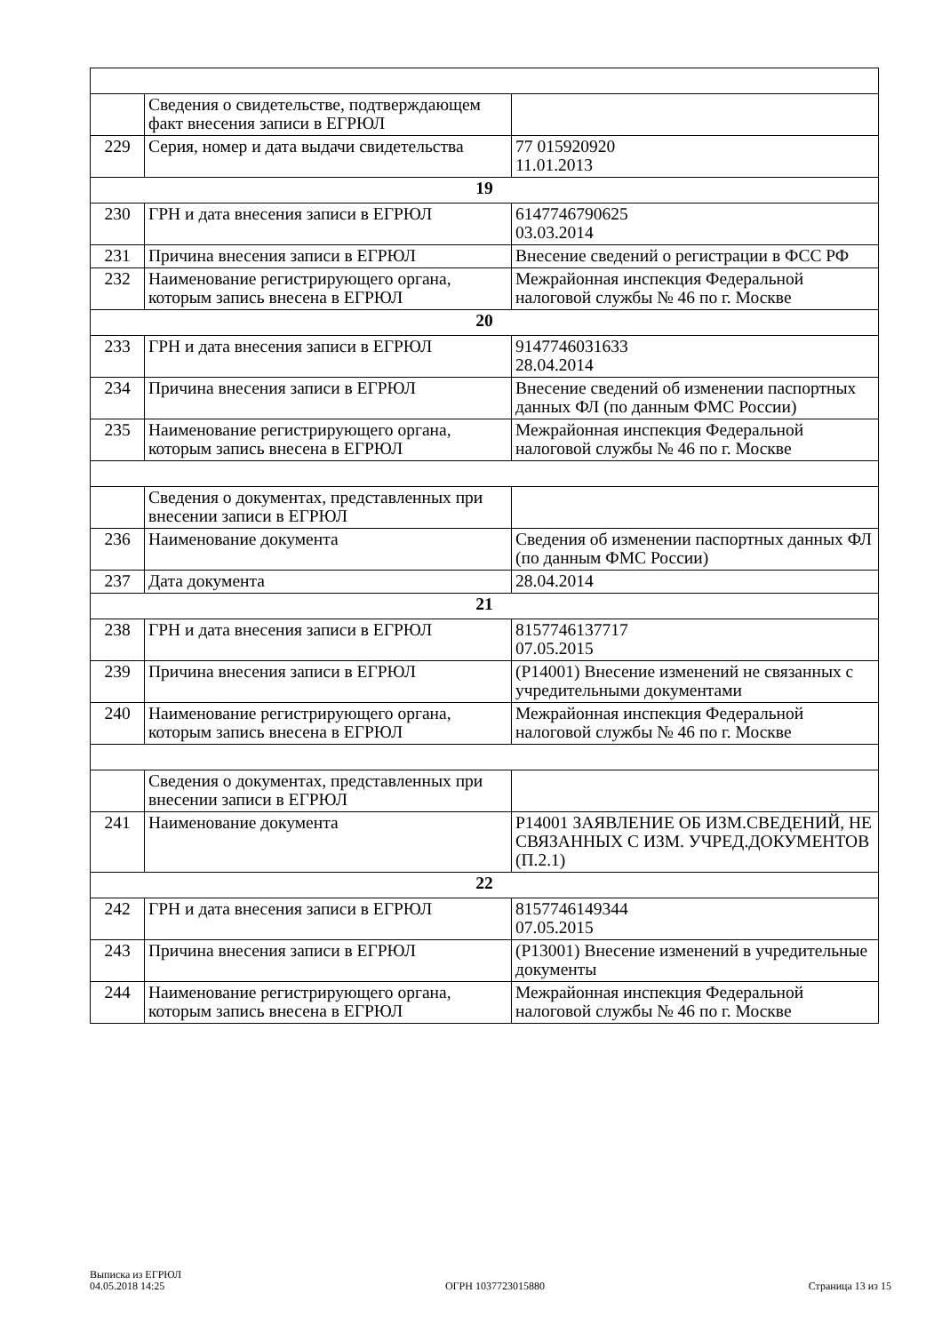| | Сведения о свидетельстве, подтверждающем факт внесения записи в ЕГРЮЛ | |
| 229 | Серия, номер и дата выдачи свидетельства | 77 015920920 11.01.2013 |
| 19 | | |
| 230 | ГРН и дата внесения записи в ЕГРЮЛ | 6147746790625 03.03.2014 |
| 231 | Причина внесения записи в ЕГРЮЛ | Внесение сведений о регистрации в ФСС РФ |
| 232 | Наименование регистрирующего органа, которым запись внесена в ЕГРЮЛ | Межрайонная инспекция Федеральной налоговой службы № 46 по г. Москве |
| 20 | | |
| 233 | ГРН и дата внесения записи в ЕГРЮЛ | 9147746031633 28.04.2014 |
| 234 | Причина внесения записи в ЕГРЮЛ | Внесение сведений об изменении паспортных данных ФЛ (по данным ФМС России) |
| 235 | Наименование регистрирующего органа, которым запись внесена в ЕГРЮЛ | Межрайонная инспекция Федеральной налоговой службы № 46 по г. Москве |
| | Сведения о документах, представленных при внесении записи в ЕГРЮЛ | |
| 236 | Наименование документа | Сведения об изменении паспортных данных ФЛ (по данным ФМС России) |
| 237 | Дата документа | 28.04.2014 |
| 21 | | |
| 238 | ГРН и дата внесения записи в ЕГРЮЛ | 8157746137717 07.05.2015 |
| 239 | Причина внесения записи в ЕГРЮЛ | (Р14001) Внесение изменений не связанных с учредительными документами |
| 240 | Наименование регистрирующего органа, которым запись внесена в ЕГРЮЛ | Межрайонная инспекция Федеральной налоговой службы № 46 по г. Москве |
| | Сведения о документах, представленных при внесении записи в ЕГРЮЛ | |
| 241 | Наименование документа | Р14001 ЗАЯВЛЕНИЕ ОБ ИЗМ.СВЕДЕНИЙ, НЕ СВЯЗАННЫХ С ИЗМ. УЧРЕД.ДОКУМЕНТОВ (П.2.1) |
| 22 | | |
| 242 | ГРН и дата внесения записи в ЕГРЮЛ | 8157746149344 07.05.2015 |
| 243 | Причина внесения записи в ЕГРЮЛ | (Р13001) Внесение изменений в учредительные документы |
| 244 | Наименование регистрирующего органа, которым запись внесена в ЕГРЮЛ | Межрайонная инспекция Федеральной налоговой службы № 46 по г. Москве |
Выписка из ЕГРЮЛ
04.05.2018 14:25
ОГРН 1037723015880
Страница 13 из 15